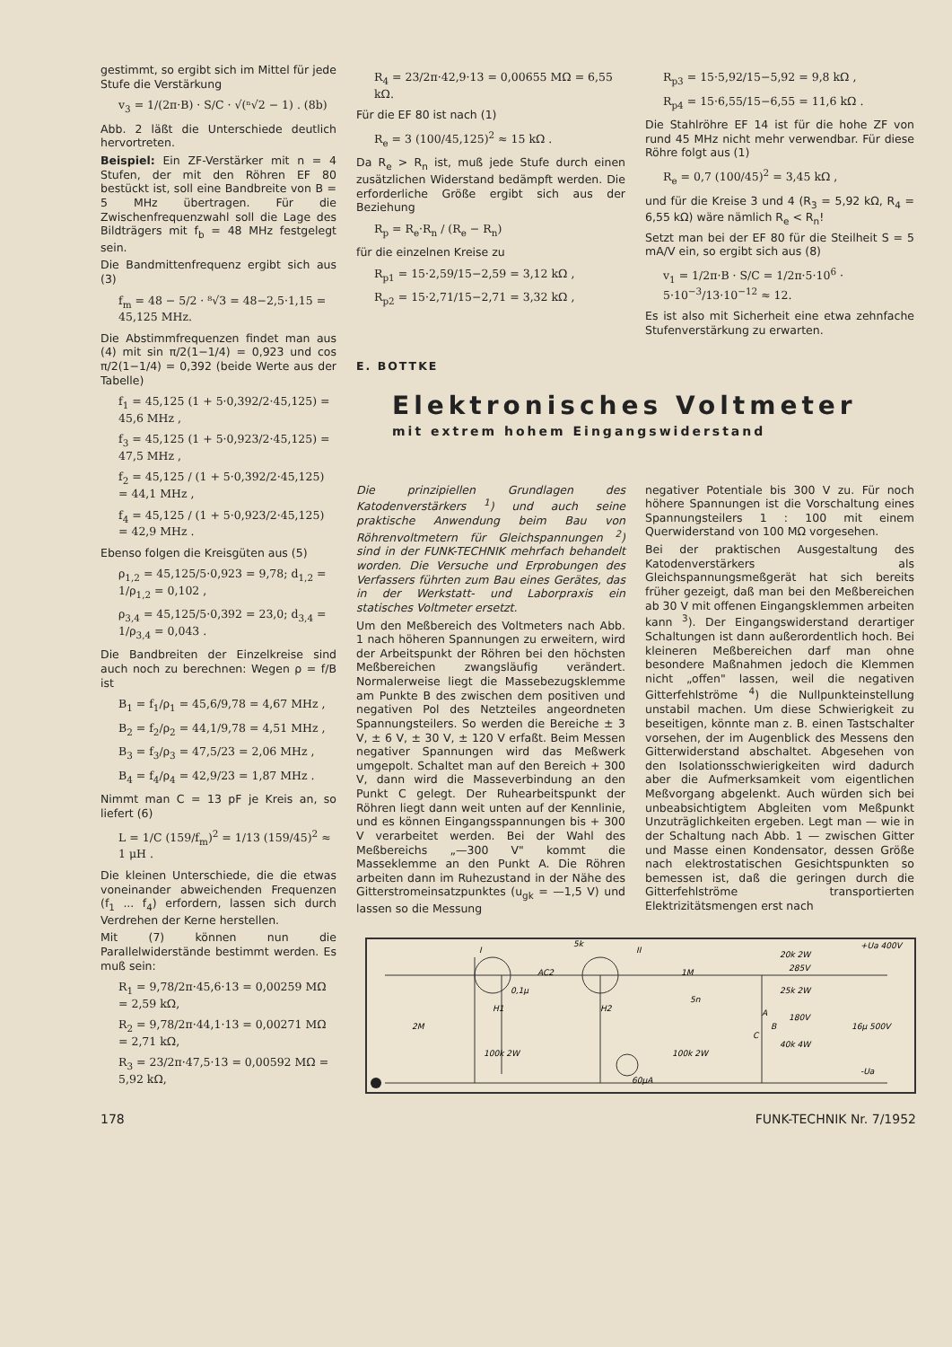gestimmt, so ergibt sich im Mittel für jede Stufe die Verstärkung
v<sub>3</sub> = 1/(2π·B) · S/C · √(ⁿ√2 − 1) . (8b)
Abb. 2 läßt die Unterschiede deutlich hervortreten.
Beispiel: Ein ZF-Verstärker mit n = 4 Stufen, der mit den Röhren EF 80 bestückt ist, soll eine Bandbreite von B = 5 MHz übertragen. Für die Zwischenfrequenzwahl soll die Lage des Bildträgers mit f<sub>b</sub> = 48 MHz festgelegt sein.
Die Bandmittenfrequenz ergibt sich aus (3)
f<sub>m</sub> = 48 − 5/2 · ⁸√3 = 48−2,5·1,15 = 45,125 MHz.
Die Abstimmfrequenzen findet man aus (4) mit sin π/2(1−1/4) = 0,923 und cos π/2(1−1/4) = 0,392 (beide Werte aus der Tabelle)
f<sub>1</sub> = 45,125 (1 + 5·0,392/2·45,125) = 45,6 MHz ,
f<sub>3</sub> = 45,125 (1 + 5·0,923/2·45,125) = 47,5 MHz ,
f<sub>2</sub> = 45,125 / (1 + 5·0,392/2·45,125) = 44,1 MHz ,
f<sub>4</sub> = 45,125 / (1 + 5·0,923/2·45,125) = 42,9 MHz .
Ebenso folgen die Kreisgüten aus (5)
ρ<sub>1,2</sub> = 45,125/5·0,923 = 9,78; d<sub>1,2</sub> = 1/ρ<sub>1,2</sub> = 0,102 ,
ρ<sub>3,4</sub> = 45,125/5·0,392 = 23,0; d<sub>3,4</sub> = 1/ρ<sub>3,4</sub> = 0,043 .
Die Bandbreiten der Einzelkreise sind auch noch zu berechnen: Wegen ρ = f/B ist
B<sub>1</sub> = f<sub>1</sub>/ρ<sub>1</sub> = 45,6/9,78 = 4,67 MHz ,
B<sub>2</sub> = f<sub>2</sub>/ρ<sub>2</sub> = 44,1/9,78 = 4,51 MHz ,
B<sub>3</sub> = f<sub>3</sub>/ρ<sub>3</sub> = 47,5/23 = 2,06 MHz ,
B<sub>4</sub> = f<sub>4</sub>/ρ<sub>4</sub> = 42,9/23 = 1,87 MHz .
Nimmt man C = 13 pF je Kreis an, so liefert (6)
L = 1/C (159/f<sub>m</sub>)<sup>2</sup> = 1/13 (159/45)<sup>2</sup> ≈ 1 μH .
Die kleinen Unterschiede, die die etwas voneinander abweichenden Frequenzen (f<sub>1</sub> ... f<sub>4</sub>) erfordern, lassen sich durch Verdrehen der Kerne herstellen.
Mit (7) können nun die Parallelwiderstände bestimmt werden. Es muß sein:
R<sub>1</sub> = 9,78/2π·45,6·13 = 0,00259 MΩ = 2,59 kΩ,
R<sub>2</sub> = 9,78/2π·44,1·13 = 0,00271 MΩ = 2,71 kΩ,
R<sub>3</sub> = 23/2π·47,5·13 = 0,00592 MΩ = 5,92 kΩ,
R<sub>4</sub> = 23/2π·42,9·13 = 0,00655 MΩ = 6,55 kΩ.
Für die EF 80 ist nach (1)
R<sub>e</sub> = 3 (100/45,125)<sup>2</sup> ≈ 15 kΩ .
Da R<sub>e</sub> > R<sub>n</sub> ist, muß jede Stufe durch einen zusätzlichen Widerstand bedämpft werden. Die erforderliche Größe ergibt sich aus der Beziehung
R<sub>p</sub> = R<sub>e</sub>·R<sub>n</sub> / (R<sub>e</sub> − R<sub>n</sub>)
für die einzelnen Kreise zu
R<sub>p1</sub> = 15·2,59/15−2,59 = 3,12 kΩ ,
R<sub>p2</sub> = 15·2,71/15−2,71 = 3,32 kΩ ,
R<sub>p3</sub> = 15·5,92/15−5,92 = 9,8 kΩ ,
R<sub>p4</sub> = 15·6,55/15−6,55 = 11,6 kΩ .
Die Stahlröhre EF 14 ist für die hohe ZF von rund 45 MHz nicht mehr verwendbar. Für diese Röhre folgt aus (1)
R<sub>e</sub> = 0,7 (100/45)<sup>2</sup> = 3,45 kΩ ,
und für die Kreise 3 und 4 (R<sub>3</sub> = 5,92 kΩ, R<sub>4</sub> = 6,55 kΩ) wäre nämlich R<sub>e</sub> < R<sub>n</sub>!
Setzt man bei der EF 80 für die Steilheit S = 5 mA/V ein, so ergibt sich aus (8)
v<sub>1</sub> = 1/2π·B · S/C = 1/2π·5·10<sup>6</sup> · 5·10<sup>−3</sup>/13·10<sup>−12</sup> ≈ 12.
Es ist also mit Sicherheit eine etwa zehnfache Stufenverstärkung zu erwarten.
E. BOTTKE
Elektronisches Voltmeter
mit extrem hohem Eingangswiderstand
Die prinzipiellen Grundlagen des Katodenverstärkers <sup>1</sup>) und auch seine praktische Anwendung beim Bau von Röhrenvoltmetern für Gleichspannungen <sup>2</sup>) sind in der FUNK-TECHNIK mehrfach behandelt worden. Die Versuche und Erprobungen des Verfassers führten zum Bau eines Gerätes, das in der Werkstatt- und Laborpraxis ein statisches Voltmeter ersetzt.
Um den Meßbereich des Voltmeters nach Abb. 1 nach höheren Spannungen zu erweitern, wird der Arbeitspunkt der Röhren bei den höchsten Meßbereichen zwangsläufig verändert. Normalerweise liegt die Massebezugsklemme am Punkte B des zwischen dem positiven und negativen Pol des Netzteiles angeordneten Spannungsteilers. So werden die Bereiche ± 3 V, ± 6 V, ± 30 V, ± 120 V erfaßt. Beim Messen negativer Spannungen wird das Meßwerk umgepolt. Schaltet man auf den Bereich + 300 V, dann wird die Masseverbindung an den Punkt C gelegt. Der Ruhearbeitspunkt der Röhren liegt dann weit unten auf der Kennlinie, und es können Eingangsspannungen bis + 300 V verarbeitet werden. Bei der Wahl des Meßbereichs „—300 V" kommt die Masseklemme an den Punkt A. Die Röhren arbeiten dann im Ruhezustand in der Nähe des Gitterstromeinsatzpunktes (u<sub>gk</sub> = —1,5 V) und lassen so die Messung
negativer Potentiale bis 300 V zu. Für noch höhere Spannungen ist die Vorschaltung eines Spannungsteilers 1 : 100 mit einem Querwiderstand von 100 MΩ vorgesehen.
Bei der praktischen Ausgestaltung des Katodenverstärkers als Gleichspannungsmeßgerät hat sich bereits früher gezeigt, daß man bei den Meßbereichen ab 30 V mit offenen Eingangsklemmen arbeiten kann <sup>3</sup>). Der Eingangswiderstand derartiger Schaltungen ist dann außerordentlich hoch. Bei kleineren Meßbereichen darf man ohne besondere Maßnahmen jedoch die Klemmen nicht „offen" lassen, weil die negativen Gitterfehlströme <sup>4</sup>) die Nullpunkteinstellung unstabil machen. Um diese Schwierigkeit zu beseitigen, könnte man z. B. einen Tastschalter vorsehen, der im Augenblick des Messens den Gitterwiderstand abschaltet. Abgesehen von den Isolationsschwierigkeiten wird dadurch aber die Aufmerksamkeit vom eigentlichen Meßvorgang abgelenkt. Auch würden sich bei unbeabsichtigtem Abgleiten vom Meßpunkt Unzuträglichkeiten ergeben. Legt man — wie in der Schaltung nach Abb. 1 — zwischen Gitter und Masse einen Kondensator, dessen Größe nach elektrostatischen Gesichtspunkten so bemessen ist, daß die geringen durch die Gitterfehlströme transportierten Elektrizitätsmengen erst nach
I
II
AC2
5k
1M
0,1μ
5n
2M
H1
H2
100k 2W
60μA
100k 2W
20k 2W
285V
25k 2W
180V
A
B
C
40k 4W
+Ua 400V
16μ 500V
-Ua
178 FUNK-TECHNIK Nr. 7/1952